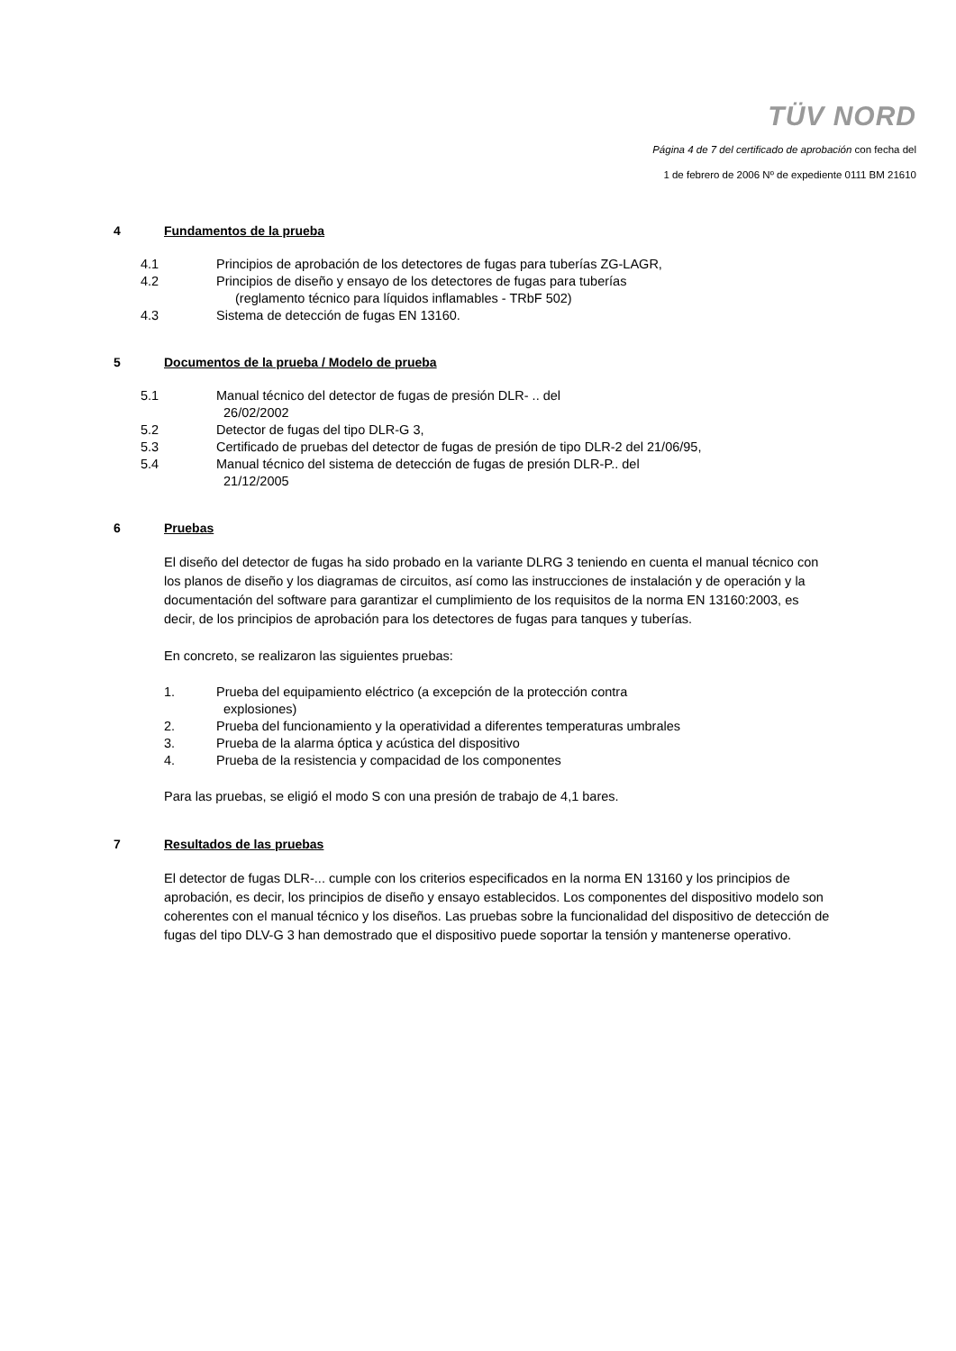TÜV NORD
Página 4 de 7 del certificado de aprobación con fecha del
1 de febrero de 2006 Nº de expediente 0111 BM 21610
4 Fundamentos de la prueba
4.1 Principios de aprobación de los detectores de fugas para tuberías ZG-LAGR,
4.2 Principios de diseño y ensayo de los detectores de fugas para tuberías
(reglamento técnico para líquidos inflamables - TRbF 502)
4.3 Sistema de detección de fugas EN 13160.
5 Documentos de la prueba / Modelo de prueba
5.1 Manual técnico del detector de fugas de presión DLR- .. del
26/02/2002
5.2 Detector de fugas del tipo DLR-G 3,
5.3 Certificado de pruebas del detector de fugas de presión de tipo DLR-2 del 21/06/95,
5.4 Manual técnico del sistema de detección de fugas de presión DLR-P.. del
21/12/2005
6 Pruebas
El diseño del detector de fugas ha sido probado en la variante DLRG 3 teniendo en cuenta el manual técnico con los planos de diseño y los diagramas de circuitos, así como las instrucciones de instalación y de operación y la documentación del software para garantizar el cumplimiento de los requisitos de la norma EN 13160:2003, es decir, de los principios de aprobación para los detectores de fugas para tanques y tuberías.
En concreto, se realizaron las siguientes pruebas:
1. Prueba del equipamiento eléctrico (a excepción de la protección contra
explosiones)
2. Prueba del funcionamiento y la operatividad a diferentes temperaturas umbrales
3. Prueba de la alarma óptica y acústica del dispositivo
4. Prueba de la resistencia y compacidad de los componentes
Para las pruebas, se eligió el modo S con una presión de trabajo de 4,1 bares.
7 Resultados de las pruebas
El detector de fugas DLR-... cumple con los criterios especificados en la norma EN 13160 y los principios de aprobación, es decir, los principios de diseño y ensayo establecidos. Los componentes del dispositivo modelo son coherentes con el manual técnico y los diseños. Las pruebas sobre la funcionalidad del dispositivo de detección de fugas del tipo DLV-G 3 han demostrado que el dispositivo puede soportar la tensión y mantenerse operativo.